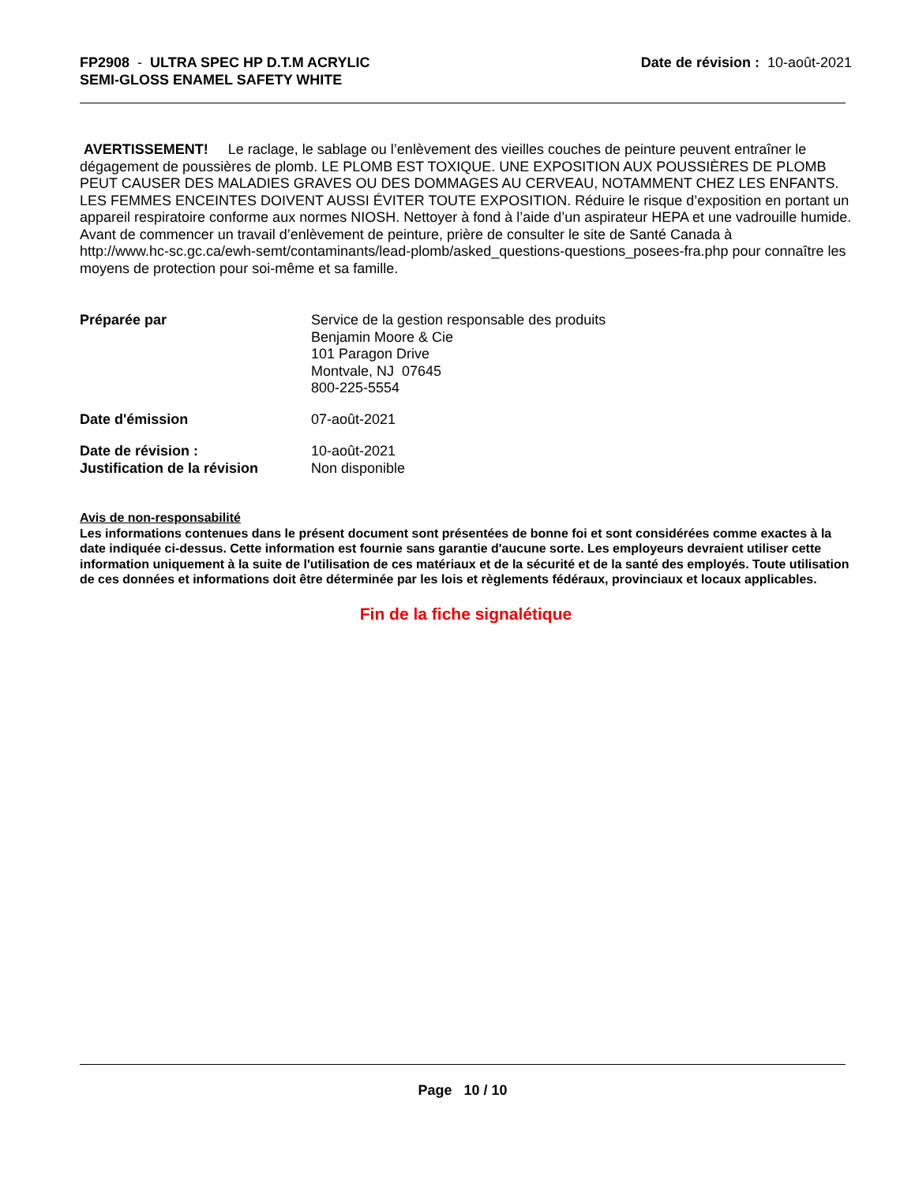FP2908 - ULTRA SPEC HP D.T.M ACRYLIC
SEMI-GLOSS ENAMEL SAFETY WHITE
Date de révision : 10-août-2021
AVERTISSEMENT! Le raclage, le sablage ou l’enlèvement des vieilles couches de peinture peuvent entraîner le dégagement de poussières de plomb. LE PLOMB EST TOXIQUE. UNE EXPOSITION AUX POUSSIÈRES DE PLOMB PEUT CAUSER DES MALADIES GRAVES OU DES DOMMAGES AU CERVEAU, NOTAMMENT CHEZ LES ENFANTS. LES FEMMES ENCEINTES DOIVENT AUSSI ÉVITER TOUTE EXPOSITION. Réduire le risque d’exposition en portant un appareil respiratoire conforme aux normes NIOSH. Nettoyer à fond à l’aide d’un aspirateur HEPA et une vadrouille humide. Avant de commencer un travail d’enlèvement de peinture, prière de consulter le site de Santé Canada à
http://www.hc-sc.gc.ca/ewh-semt/contaminants/lead-plomb/asked_questions-questions_posees-fra.php pour connaître les moyens de protection pour soi-même et sa famille.
Préparée par Service de la gestion responsable des produits
Benjamin Moore & Cie
101 Paragon Drive
Montvale, NJ 07645
800-225-5554
Date d'émission 07-août-2021
Date de révision :
Justification de la révision
10-août-2021
Non disponible
Avis de non-responsabilité
Les informations contenues dans le présent document sont présentées de bonne foi et sont considérées comme exactes à la date indiquée ci-dessus. Cette information est fournie sans garantie d'aucune sorte. Les employeurs devraient utiliser cette information uniquement à la suite de l'utilisation de ces matériaux et de la sécurité et de la santé des employés. Toute utilisation de ces données et informations doit être déterminée par les lois et règlements fédéraux, provinciaux et locaux applicables.
Fin de la fiche signalétique
Page 10 / 10